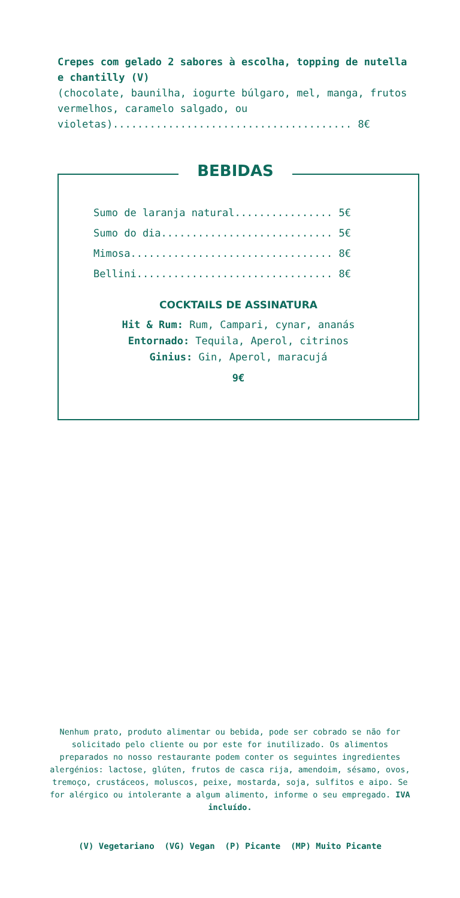Crepes com gelado 2 sabores à escolha, topping de nutella e chantilly (V)
(chocolate, baunilha, iogurte búlgaro, mel, manga, frutos vermelhos, caramelo salgado, ou violetas)....................................... 8€
BEBIDAS
Sumo de laranja natural................ 5€
Sumo do dia............................ 5€
Mimosa................................. 8€
Bellini................................ 8€
COCKTAILS DE ASSINATURA
Hit & Rum: Rum, Campari, cynar, ananás
Entornado: Tequila, Aperol, citrinos
Ginius: Gin, Aperol, maracujá
9€
Nenhum prato, produto alimentar ou bebida, pode ser cobrado se não for solicitado pelo cliente ou por este for inutilizado. Os alimentos preparados no nosso restaurante podem conter os seguintes ingredientes alergénios: lactose, glúten, frutos de casca rija, amendoim, sésamo, ovos, tremoço, crustáceos, moluscos, peixe, mostarda, soja, sulfitos e aipo. Se for alérgico ou intolerante a algum alimento, informe o seu empregado. IVA incluído.
(V) Vegetariano (VG) Vegan (P) Picante (MP) Muito Picante